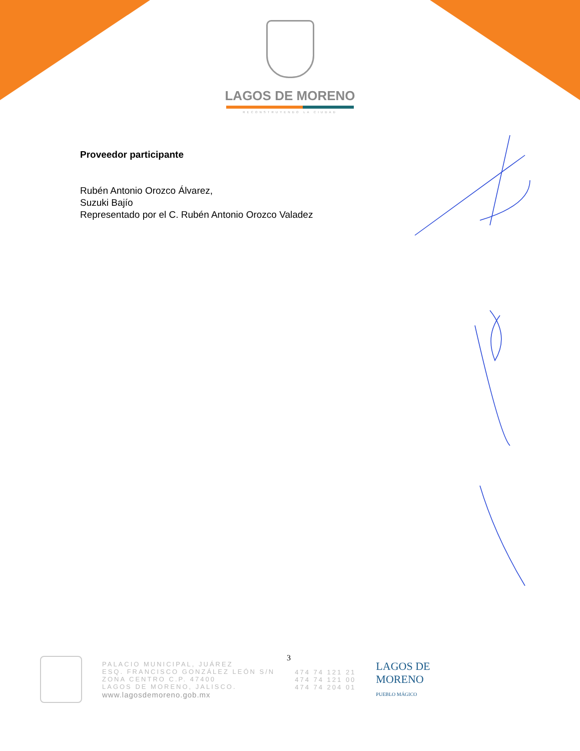LAGOS DE MORENO
RECONSTRUYENDO LA CIUDAD
Proveedor participante
Rubén Antonio Orozco Álvarez,
Suzuki Bajío
Representado por el C. Rubén Antonio Orozco Valadez
3
PALACIO MUNICIPAL, JUÁREZ
ESQ. FRANCISCO GONZÁLEZ LEÓN S/N
ZONA CENTRO C.P. 47400
LAGOS DE MORENO, JALISCO.
www.lagosdemoreno.gob.mx
474 74 121 21
474 74 121 00
474 74 204 01
LAGOS DE
MORENO
PUEBLO MÁGICO